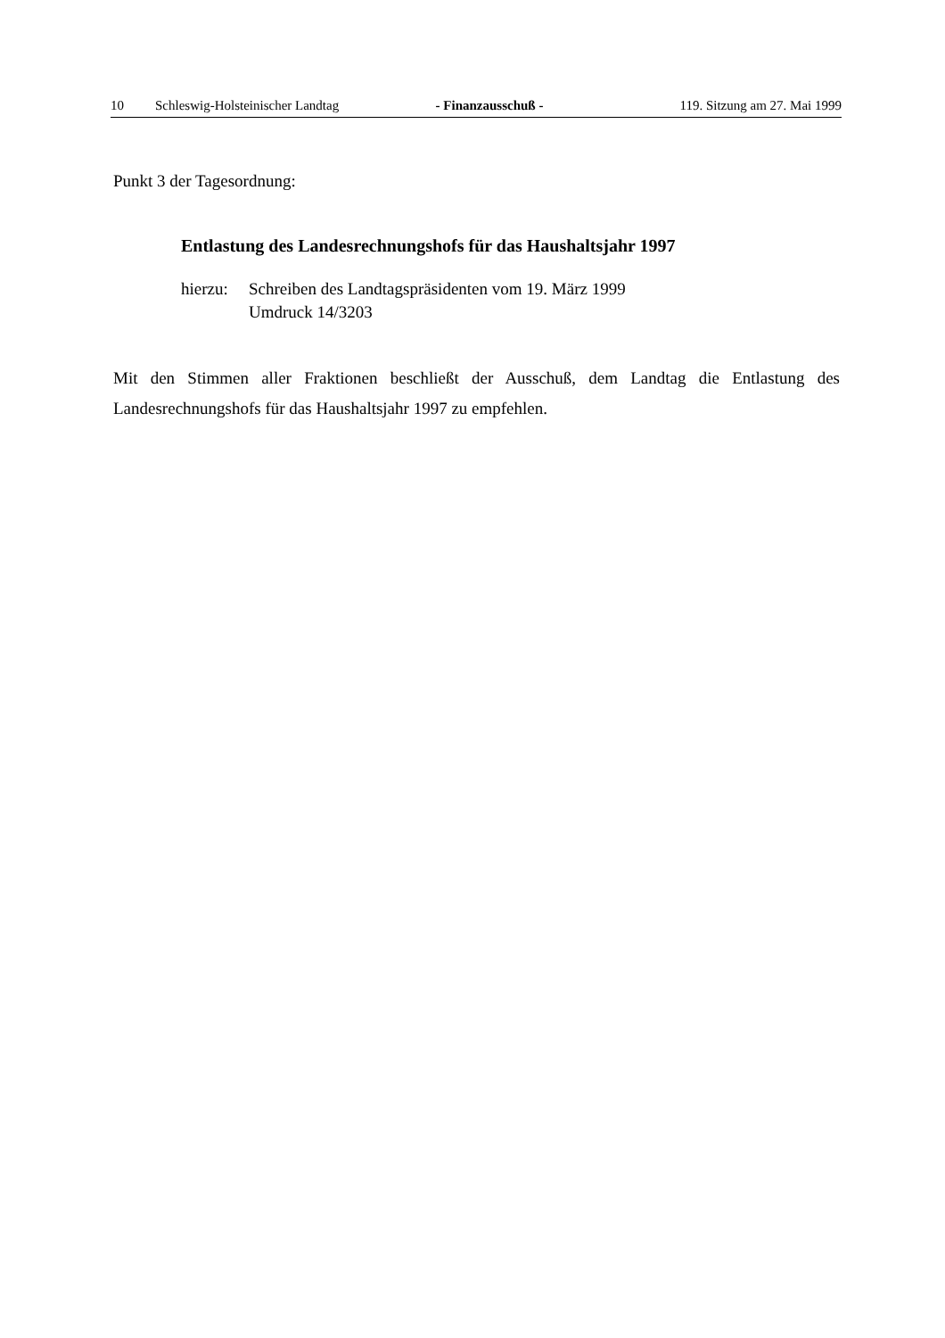10 Schleswig-Holsteinischer Landtag - Finanzausschuß - 119. Sitzung am 27. Mai 1999
Punkt 3 der Tagesordnung:
Entlastung des Landesrechnungshofs für das Haushaltsjahr 1997
hierzu: Schreiben des Landtagspräsidenten vom 19. März 1999
Umdruck 14/3203
Mit den Stimmen aller Fraktionen beschließt der Ausschuß, dem Landtag die Entlastung des Landesrechnungshofs für das Haushaltsjahr 1997 zu empfehlen.